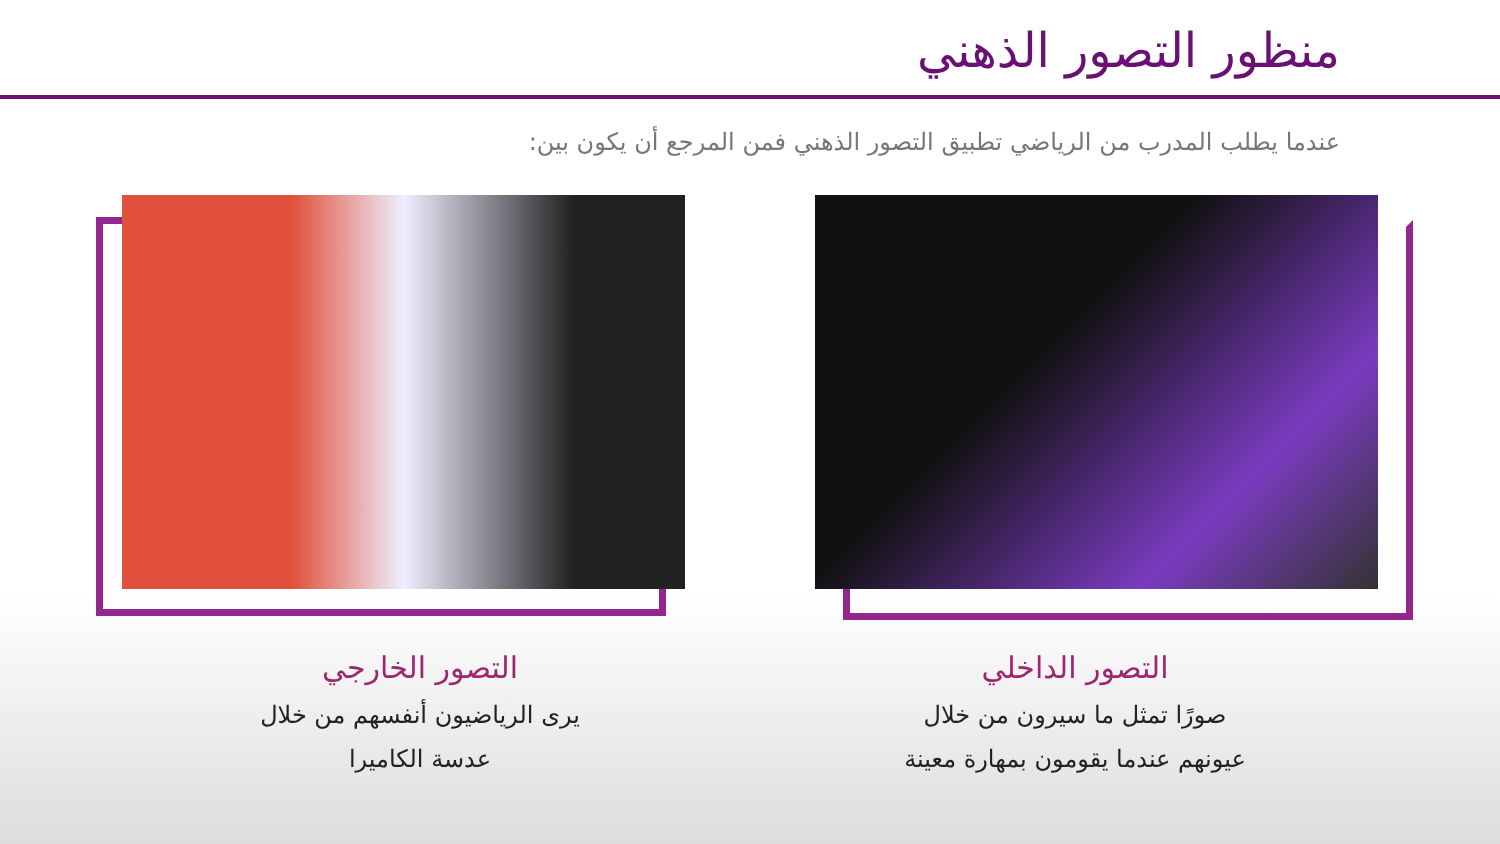منظور التصور الذهني
عندما يطلب المدرب من الرياضي تطبيق التصور الذهني فمن المرجع أن يكون بين:
التصور الداخلي
صورًا تمثل ما سيرون من خلال
عيونهم عندما يقومون بمهارة معينة
التصور الخارجي
يرى الرياضيون أنفسهم من خلال
عدسة الكاميرا